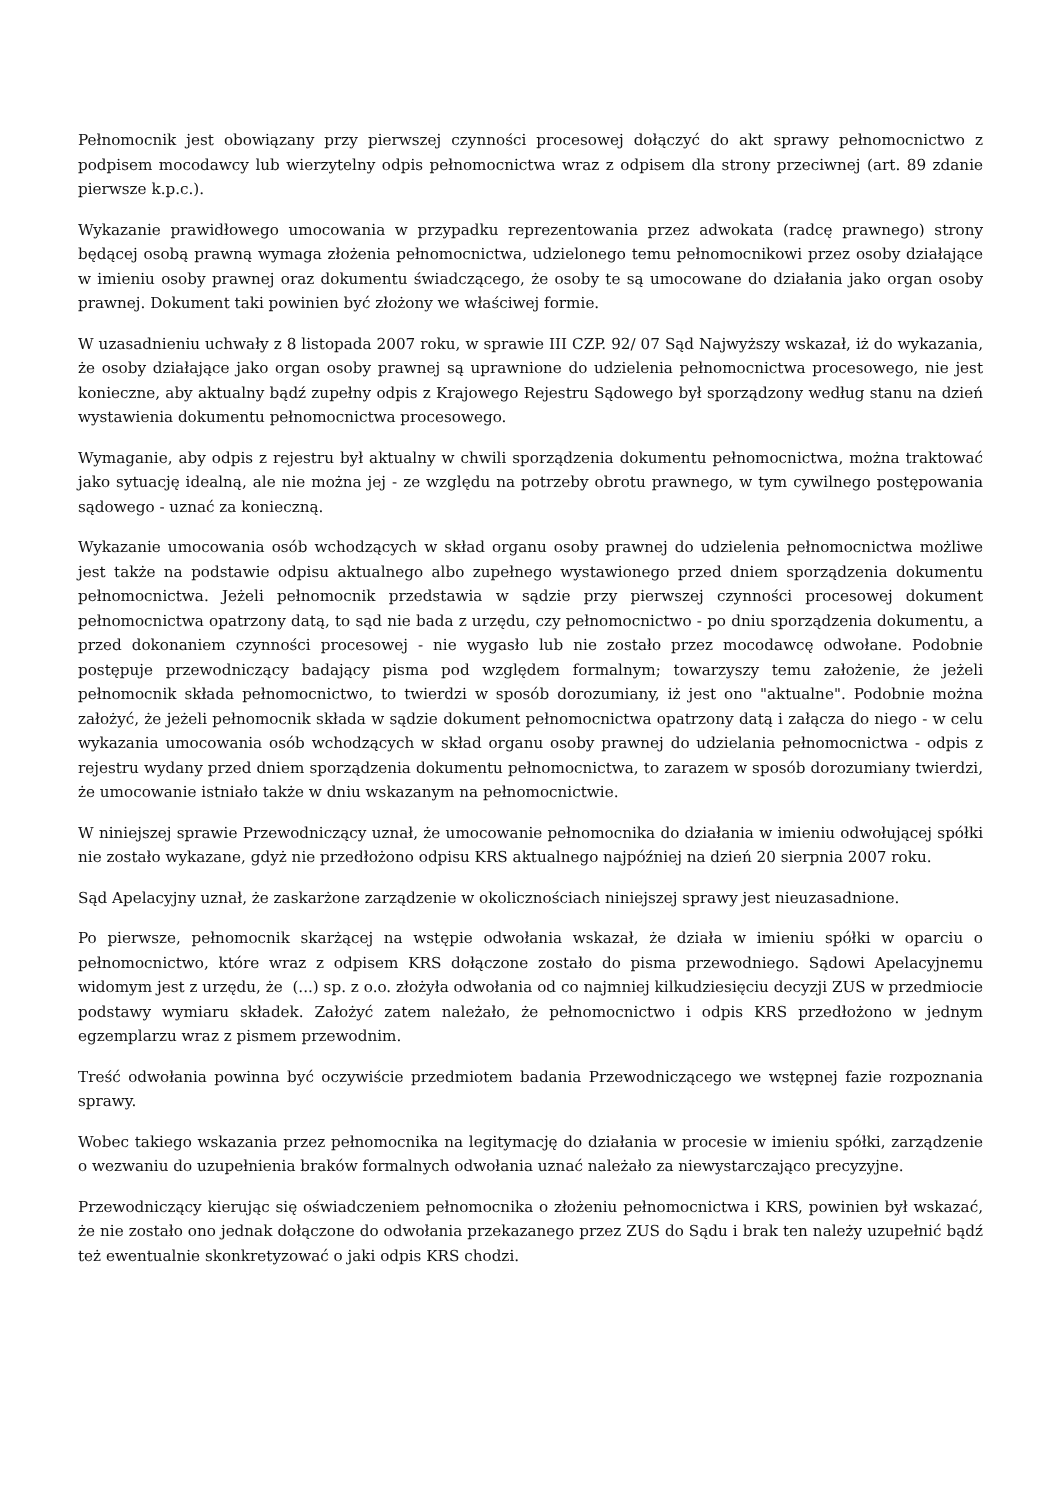Pełnomocnik jest obowiązany przy pierwszej czynności procesowej dołączyć do akt sprawy pełnomocnictwo z podpisem mocodawcy lub wierzytelny odpis pełnomocnictwa wraz z odpisem dla strony przeciwnej (art. 89 zdanie pierwsze k.p.c.).
Wykazanie prawidłowego umocowania w przypadku reprezentowania przez adwokata (radcę prawnego) strony będącej osobą prawną wymaga złożenia pełnomocnictwa, udzielonego temu pełnomocnikowi przez osoby działające w imieniu osoby prawnej oraz dokumentu świadczącego, że osoby te są umocowane do działania jako organ osoby prawnej. Dokument taki powinien być złożony we właściwej formie.
W uzasadnieniu uchwały z 8 listopada 2007 roku, w sprawie III CZP. 92/ 07 Sąd Najwyższy wskazał, iż do wykazania, że osoby działające jako organ osoby prawnej są uprawnione do udzielenia pełnomocnictwa procesowego, nie jest konieczne, aby aktualny bądź zupełny odpis z Krajowego Rejestru Sądowego był sporządzony według stanu na dzień wystawienia dokumentu pełnomocnictwa procesowego.
Wymaganie, aby odpis z rejestru był aktualny w chwili sporządzenia dokumentu pełnomocnictwa, można traktować jako sytuację idealną, ale nie można jej - ze względu na potrzeby obrotu prawnego, w tym cywilnego postępowania sądowego - uznać za konieczną.
Wykazanie umocowania osób wchodzących w skład organu osoby prawnej do udzielenia pełnomocnictwa możliwe jest także na podstawie odpisu aktualnego albo zupełnego wystawionego przed dniem sporządzenia dokumentu pełnomocnictwa. Jeżeli pełnomocnik przedstawia w sądzie przy pierwszej czynności procesowej dokument pełnomocnictwa opatrzony datą, to sąd nie bada z urzędu, czy pełnomocnictwo - po dniu sporządzenia dokumentu, a przed dokonaniem czynności procesowej - nie wygasło lub nie zostało przez mocodawcę odwołane. Podobnie postępuje przewodniczący badający pisma pod względem formalnym; towarzyszy temu założenie, że jeżeli pełnomocnik składa pełnomocnictwo, to twierdzi w sposób dorozumiany, iż jest ono "aktualne". Podobnie można założyć, że jeżeli pełnomocnik składa w sądzie dokument pełnomocnictwa opatrzony datą i załącza do niego - w celu wykazania umocowania osób wchodzących w skład organu osoby prawnej do udzielania pełnomocnictwa - odpis z rejestru wydany przed dniem sporządzenia dokumentu pełnomocnictwa, to zarazem w sposób dorozumiany twierdzi, że umocowanie istniało także w dniu wskazanym na pełnomocnictwie.
W niniejszej sprawie Przewodniczący uznał, że umocowanie pełnomocnika do działania w imieniu odwołującej spółki nie zostało wykazane, gdyż nie przedłożono odpisu KRS aktualnego najpóźniej na dzień 20 sierpnia 2007 roku.
Sąd Apelacyjny uznał, że zaskarżone zarządzenie w okolicznościach niniejszej sprawy jest nieuzasadnione.
Po pierwsze, pełnomocnik skarżącej na wstępie odwołania wskazał, że działa w imieniu spółki w oparciu o pełnomocnictwo, które wraz z odpisem KRS dołączone zostało do pisma przewodniego. Sądowi Apelacyjnemu widomym jest z urzędu, że (...) sp. z o.o. złożyła odwołania od co najmniej kilkudziesięciu decyzji ZUS w przedmiocie podstawy wymiaru składek. Założyć zatem należało, że pełnomocnictwo i odpis KRS przedłożono w jednym egzemplarzu wraz z pismem przewodnim.
Treść odwołania powinna być oczywiście przedmiotem badania Przewodniczącego we wstępnej fazie rozpoznania sprawy.
Wobec takiego wskazania przez pełnomocnika na legitymację do działania w procesie w imieniu spółki, zarządzenie o wezwaniu do uzupełnienia braków formalnych odwołania uznać należało za niewystarczająco precyzyjne.
Przewodniczący kierując się oświadczeniem pełnomocnika o złożeniu pełnomocnictwa i KRS, powinien był wskazać, że nie zostało ono jednak dołączone do odwołania przekazanego przez ZUS do Sądu i brak ten należy uzupełnić bądź też ewentualnie skonkretyzować o jaki odpis KRS chodzi.